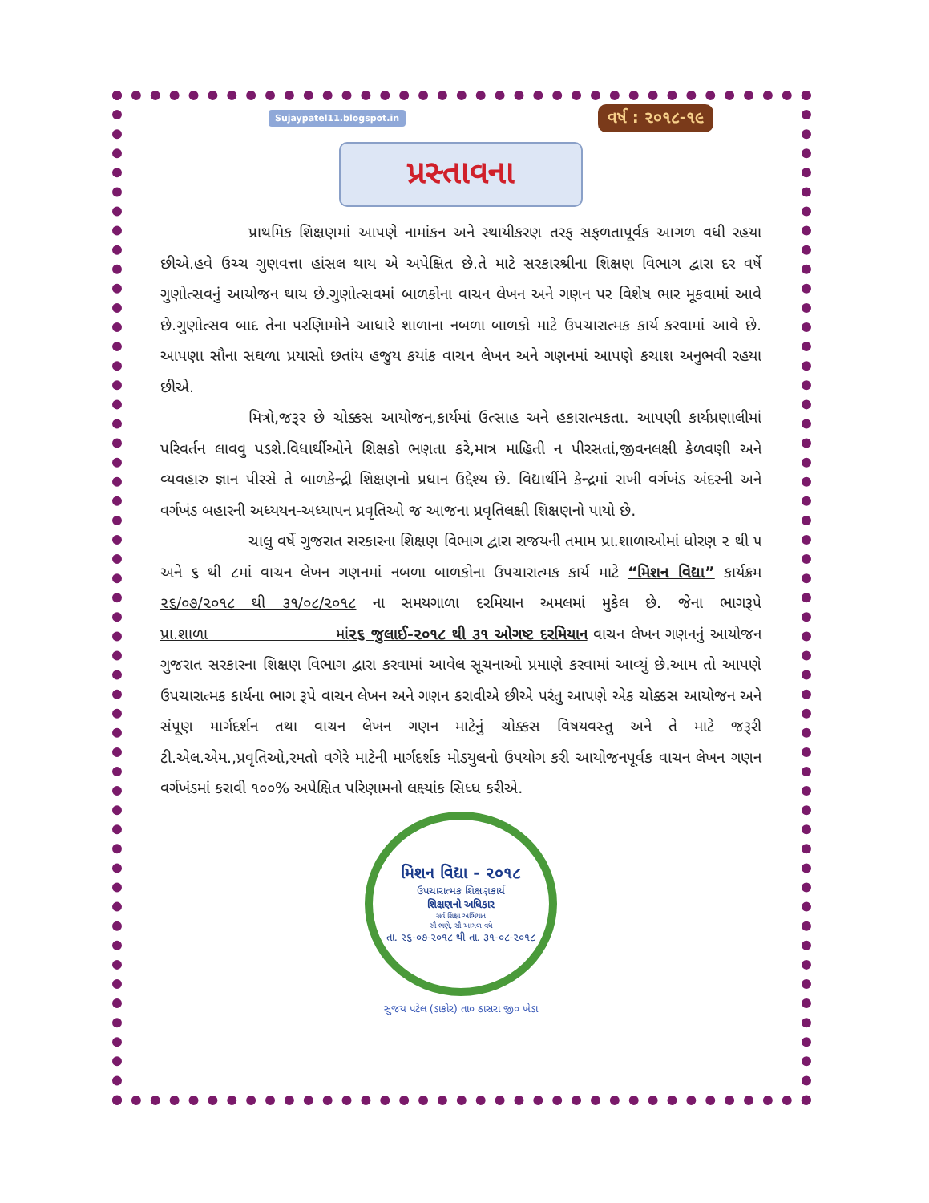Sujaypatel11.blogspot.in વર્ષ : ૨૦૧૮-૧૯
પ્રસ્તાવના
પ્રાથમિક શિક્ષણમાં આપણે નામાંકન અને સ્થાયીકરણ તરફ સફળતાપૂર્વક આગળ વધી રહયા છીએ.હવે ઉચ્ચ ગુણવત્તા હાંસલ થાય એ અપેક્ષિત છે.તે માટે સરકારશ્રીના શિક્ષણ વિભાગ દ્વારા દર વર્ષે ગુણોત્સવનું આયોજન થાય છે.ગુણોત્સવમાં બાળકોના વાચન લેખન અને ગણન પર વિશેષ ભાર મૂકવામાં આવે છે.ગુણોત્સવ બાદ તેના પરણિામોને આધારે શાળાના નબળા બાળકો માટે ઉપચારાત્મક કાર્ય કરવામાં આવે છે. આપણા સૌના સઘળા પ્રયાસો છતાંય હજુય કયાંક વાચન લેખન અને ગણનમાં આપણે કચાશ અનુભવી રહયા છીએ.
મિત્રો,જરૂર છે ચોક્કસ આયોજન,કાર્યમાં ઉત્સાહ અને હકારાત્મકતા. આપણી કાર્યપ્રણાલીમાં પરિવર્તન લાવવુ પડશે.વિધાર્થીઓને શિક્ષકો ભણતા કરે,માત્ર માહિતી ન પીરસતાં,જીવનલક્ષી કેળવણી અને વ્યવહારુ જ્ઞાન પીરસે તે બાળકેન્દ્રી શિક્ષણનો પ્રધાન ઉદ્દેશ્ય છે. વિદ્યાર્થીને કેન્દ્રમાં રાખી વર્ગખંડ અંદરની અને વર્ગખંડ બહારની અધ્યયન-અધ્યાપન પ્રવૃતિઓ જ આજના પ્રવૃતિલક્ષી શિક્ષણનો પાયો છે.
ચાલુ વર્ષે ગુજરાત સરકારના શિક્ષણ વિભાગ દ્વારા રાજયની તમામ પ્રા.શાળાઓમાં ધોરણ ૨ થી ૫ અને ૬ થી ૮માં વાચન લેખન ગણનમાં નબળા બાળકોના ઉપચારાત્મક કાર્ય માટે “મિશન વિદ્યા” કાર્યક્રમ ૨૬/૦૭/૨૦૧૮ થી ૩૧/૦૮/૨૦૧૮ ના સમયગાળા દરમિયાન અમલમાં મુકેલ છે. જેના ભાગરૂપે પ્રા.શાળા માં૨૬ જુલાઈ-૨૦૧૮ થી ૩૧ ઓગષ્ટ દરમિયાન વાચન લેખન ગણનનું આયોજન ગુજરાત સરકારના શિક્ષણ વિભાગ દ્વારા કરવામાં આવેલ સૂચનાઓ પ્રમાણે કરવામાં આવ્યું છે.આમ તો આપણે ઉપચારાત્મક કાર્યના ભાગ રૂપે વાચન લેખન અને ગણન કરાવીએ છીએ પરંતુ આપણે એક ચોક્કસ આયોજન અને સંપૂણ માર્ગદર્શન તથા વાચન લેખન ગણન માટેનું ચોક્કસ વિષયવસ્તુ અને તે માટે જરૂરી ટી.એલ.એમ.,પ્રવૃતિઓ,રમતો વગેરે માટેની માર્ગદર્શક મોડયુલનો ઉપયોગ કરી આયોજનપૂર્વક વાચન લેખન ગણન વર્ગખંડમાં કરાવી ૧૦૦% અપેક્ષિત પરિણામનો લક્ષ્યાંક સિધ્ધ કરીએ.
મિશન વિદ્યા - ૨૦૧૮
ઉપચારાત્મક શિક્ષણકાર્ય
શિક્ષણનો અધિકાર
સર્વ શિક્ષા અભિયાન
સૌ ભણે, સૌ આગળ વધે
તા. ૨૬-૦૭-૨૦૧૮ થી તા. ૩૧-૦૮-૨૦૧૮
સુજય પટેલ (ડાકોર) તા૦ ઠાસરા જી૦ ખેડા